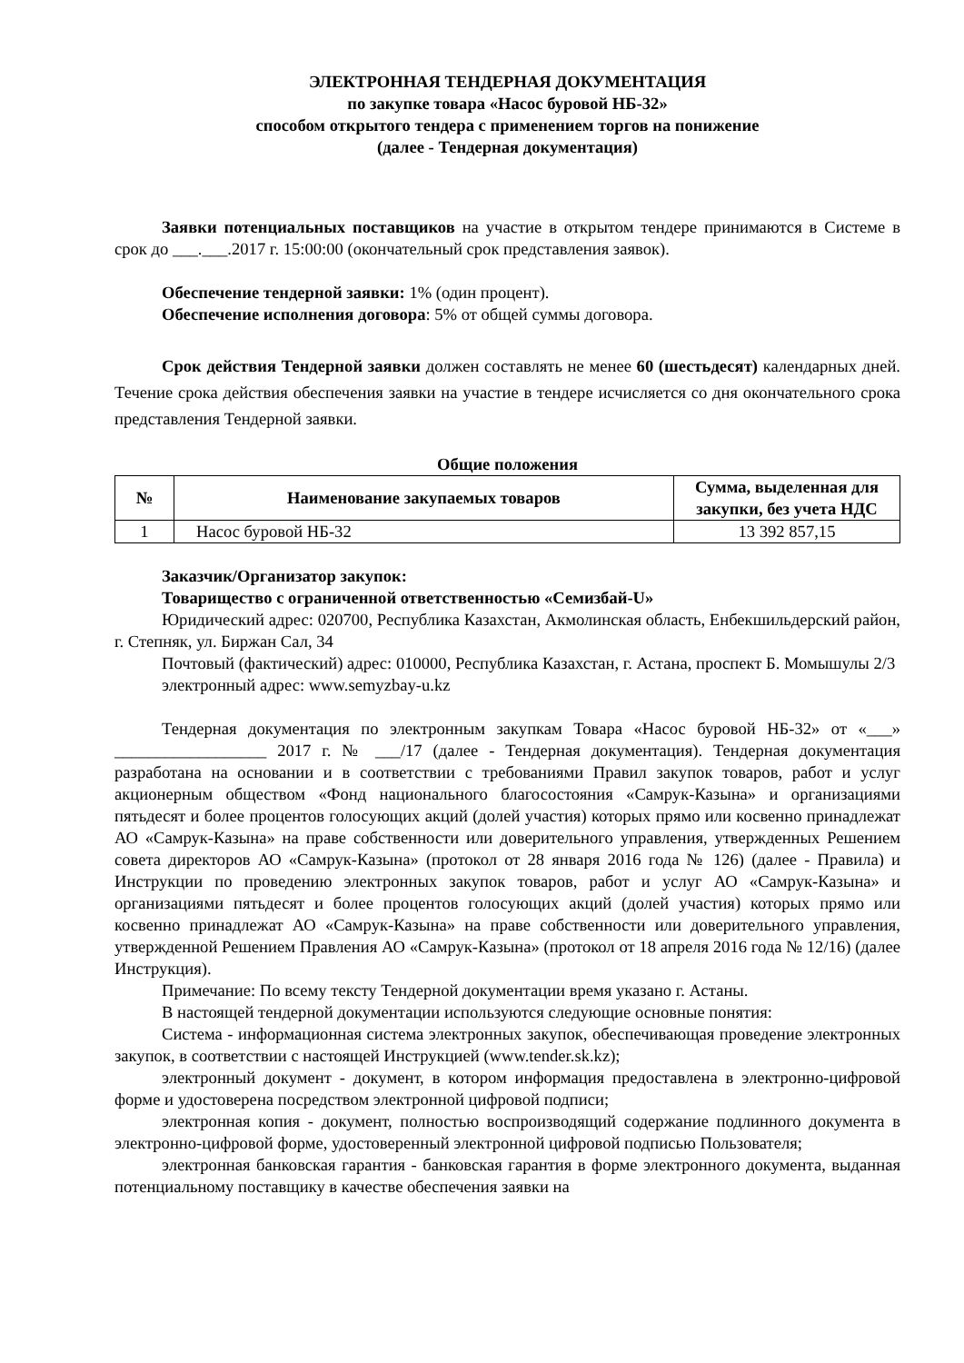ЭЛЕКТРОННАЯ ТЕНДЕРНАЯ ДОКУМЕНТАЦИЯ
по закупке товара «Насос буровой НБ-32»
способом открытого тендера с применением торгов на понижение
(далее - Тендерная документация)
Заявки потенциальных поставщиков на участие в открытом тендере принимаются в Системе в срок до ___.___.2017 г. 15:00:00 (окончательный срок представления заявок).
Обеспечение тендерной заявки: 1% (один процент).
Обеспечение исполнения договора: 5% от общей суммы договора.
Срок действия Тендерной заявки должен составлять не менее 60 (шестьдесят) календарных дней. Течение срока действия обеспечения заявки на участие в тендере исчисляется со дня окончательного срока представления Тендерной заявки.
Общие положения
| № | Наименование закупаемых товаров | Сумма, выделенная для закупки, без учета НДС |
| --- | --- | --- |
| 1 | Насос буровой НБ-32 | 13 392 857,15 |
Заказчик/Организатор закупок:
Товарищество с ограниченной ответственностью «Семизбай-U»
Юридический адрес: 020700, Республика Казахстан, Акмолинская область, Енбекшильдерский район, г. Степняк, ул. Биржан Сал, 34
Почтовый (фактический) адрес: 010000, Республика Казахстан, г. Астана, проспект Б. Момышулы 2/3
электронный адрес: www.semyzbay-u.kz
Тендерная документация по электронным закупкам Товара «Насос буровой НБ-32» от «___» __________________ 2017 г. № ___/17 (далее - Тендерная документация). Тендерная документация разработана на основании и в соответствии с требованиями Правил закупок товаров, работ и услуг акционерным обществом «Фонд национального благосостояния «Самрук-Казына» и организациями пятьдесят и более процентов голосующих акций (долей участия) которых прямо или косвенно принадлежат АО «Самрук-Казына» на праве собственности или доверительного управления, утвержденных Решением совета директоров АО «Самрук-Казына» (протокол от 28 января 2016 года № 126) (далее - Правила) и Инструкции по проведению электронных закупок товаров, работ и услуг АО «Самрук-Казына» и организациями пятьдесят и более процентов голосующих акций (долей участия) которых прямо или косвенно принадлежат АО «Самрук-Казына» на праве собственности или доверительного управления, утвержденной Решением Правления АО «Самрук-Казына» (протокол от 18 апреля 2016 года № 12/16) (далее Инструкция).
Примечание: По всему тексту Тендерной документации время указано г. Астаны.
В настоящей тендерной документации используются следующие основные понятия:
Система - информационная система электронных закупок, обеспечивающая проведение электронных закупок, в соответствии с настоящей Инструкцией (www.tender.sk.kz);
электронный документ - документ, в котором информация предоставлена в электронно-цифровой форме и удостоверена посредством электронной цифровой подписи;
электронная копия - документ, полностью воспроизводящий содержание подлинного документа в электронно-цифровой форме, удостоверенный электронной цифровой подписью Пользователя;
электронная банковская гарантия - банковская гарантия в форме электронного документа, выданная потенциальному поставщику в качестве обеспечения заявки на